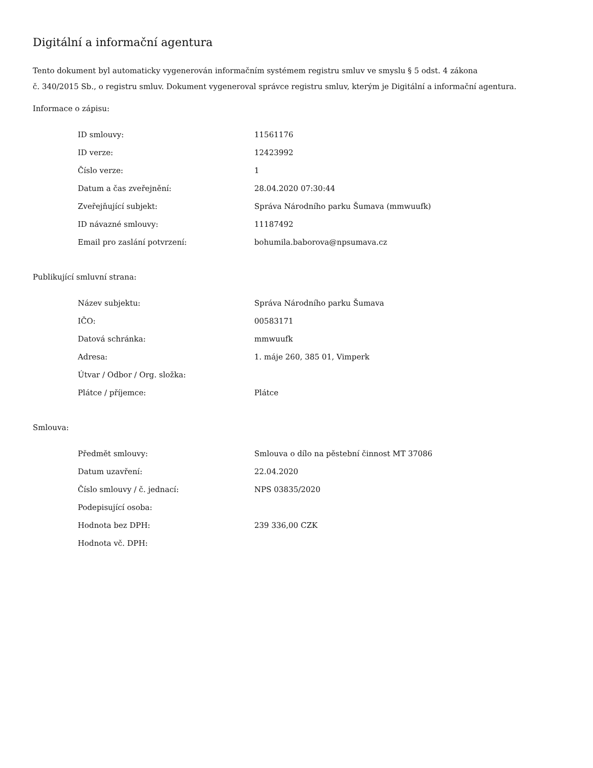Digitální a informační agentura
Tento dokument byl automaticky vygenerován informačním systémem registru smluv ve smyslu § 5 odst. 4 zákona
č. 340/2015 Sb., o registru smluv. Dokument vygeneroval správce registru smluv, kterým je Digitální a informační agentura.
Informace o zápisu:
| ID smlouvy: | 11561176 |
| ID verze: | 12423992 |
| Číslo verze: | 1 |
| Datum a čas zveřejnění: | 28.04.2020 07:30:44 |
| Zveřejňující subjekt: | Správa Národního parku Šumava (mmwuufk) |
| ID návazné smlouvy: | 11187492 |
| Email pro zaslání potvrzení: | bohumila.baborova@npsumava.cz |
Publikující smluvní strana:
| Název subjektu: | Správa Národního parku Šumava |
| IČO: | 00583171 |
| Datová schránka: | mmwuufk |
| Adresa: | 1. máje 260, 385 01, Vimperk |
| Útvar / Odbor / Org. složka: | |
| Plátce / příjemce: | Plátce |
Smlouva:
| Předmět smlouvy: | Smlouva o dílo na pěstební činnost MT 37086 |
| Datum uzavření: | 22.04.2020 |
| Číslo smlouvy / č. jednací: | NPS 03835/2020 |
| Podepisující osoba: | |
| Hodnota bez DPH: | 239 336,00 CZK |
| Hodnota vč. DPH: | |